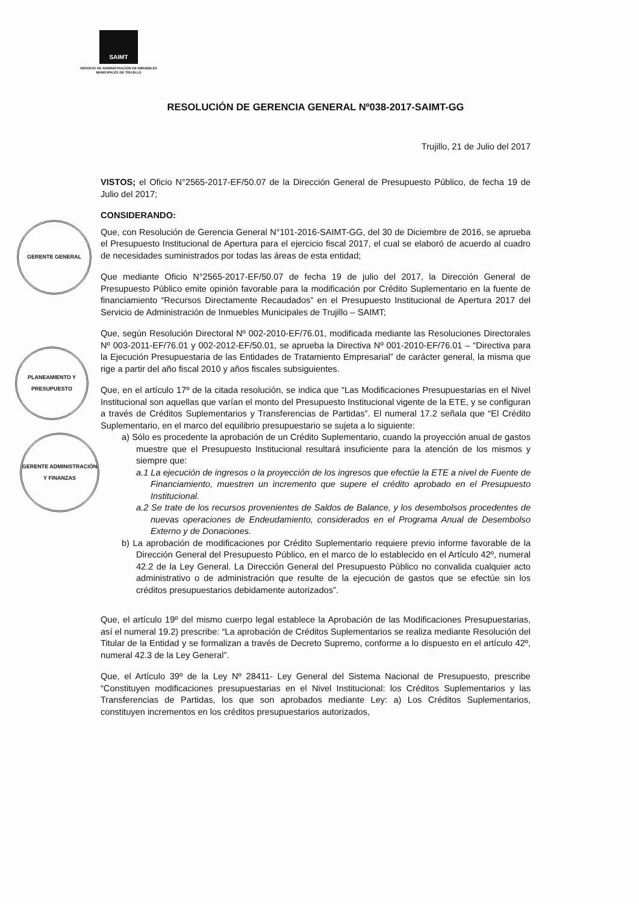SAIMT
SERVICIO DE ADMINISTRACIÓN DE INMUEBLES MUNICIPALES DE TRUJILLO
GERENTE GENERAL
PLANEAMIENTO Y PRESUPUESTO
GERENTE ADMINISTRACIÓN Y FINANZAS
RESOLUCIÓN DE GERENCIA GENERAL Nº038-2017-SAIMT-GG
Trujillo, 21 de Julio del 2017
VISTOS; el Oficio N°2565-2017-EF/50.07 de la Dirección General de Presupuesto Público, de fecha 19 de Julio del 2017;
CONSIDERANDO:
Que, con Resolución de Gerencia General N°101-2016-SAIMT-GG, del 30 de Diciembre de 2016, se aprueba el Presupuesto Institucional de Apertura para el ejercicio fiscal 2017, el cual se elaboró de acuerdo al cuadro de necesidades suministrados por todas las áreas de esta entidad;
Que mediante Oficio N°2565-2017-EF/50.07 de fecha 19 de julio del 2017, la Dirección General de Presupuesto Público emite opinión favorable para la modificación por Crédito Suplementario en la fuente de financiamiento “Recursos Directamente Recaudados” en el Presupuesto Institucional de Apertura 2017 del Servicio de Administración de Inmuebles Municipales de Trujillo – SAIMT;
Que, según Resolución Directoral Nº 002-2010-EF/76.01, modificada mediante las Resoluciones Directorales Nº 003-2011-EF/76.01 y 002-2012-EF/50.01, se aprueba la Directiva Nº 001-2010-EF/76.01 – “Directiva para la Ejecución Presupuestaria de las Entidades de Tratamiento Empresarial” de carácter general, la misma que rige a partir del año fiscal 2010 y años fiscales subsiguientes.
Que, en el artículo 17º de la citada resolución, se indica que “Las Modificaciones Presupuestarias en el Nivel Institucional son aquellas que varían el monto del Presupuesto Institucional vigente de la ETE, y se configuran a través de Créditos Suplementarios y Transferencias de Partidas”. El numeral 17.2 señala que “El Crédito Suplementario, en el marco del equilibrio presupuestario se sujeta a lo siguiente:
a) Sólo es procedente la aprobación de un Crédito Suplementario, cuando la proyección anual de gastos muestre que el Presupuesto Institucional resultará insuficiente para la atención de los mismos y siempre que:
a.1 La ejecución de ingresos o la proyección de los ingresos que efectúe la ETE a nivel de Fuente de Financiamiento, muestren un incremento que supere el crédito aprobado en el Presupuesto Institucional.
a.2 Se trate de los recursos provenientes de Saldos de Balance, y los desembolsos procedentes de nuevas operaciones de Endeudamiento, considerados en el Programa Anual de Desembolso Externo y de Donaciones.
b) La aprobación de modificaciones por Crédito Suplementario requiere previo informe favorable de la Dirección General del Presupuesto Público, en el marco de lo establecido en el Artículo 42º, numeral 42.2 de la Ley General. La Dirección General del Presupuesto Público no convalida cualquier acto administrativo o de administración que resulte de la ejecución de gastos que se efectúe sin los créditos presupuestarios debidamente autorizados”.
Que, el artículo 19º del mismo cuerpo legal establece la Aprobación de las Modificaciones Presupuestarias, así el numeral 19.2) prescribe: “La aprobación de Créditos Suplementarios se realiza mediante Resolución del Titular de la Entidad y se formalizan a través de Decreto Supremo, conforme a lo dispuesto en el artículo 42º, numeral 42.3 de la Ley General”.
Que, el Artículo 39º de la Ley Nº 28411- Ley General del Sistema Nacional de Presupuesto, prescribe “Constituyen modificaciones presupuestarias en el Nivel Institucional: los Créditos Suplementarios y las Transferencias de Partidas, los que son aprobados mediante Ley: a) Los Créditos Suplementarios, constituyen incrementos en los créditos presupuestarios autorizados,